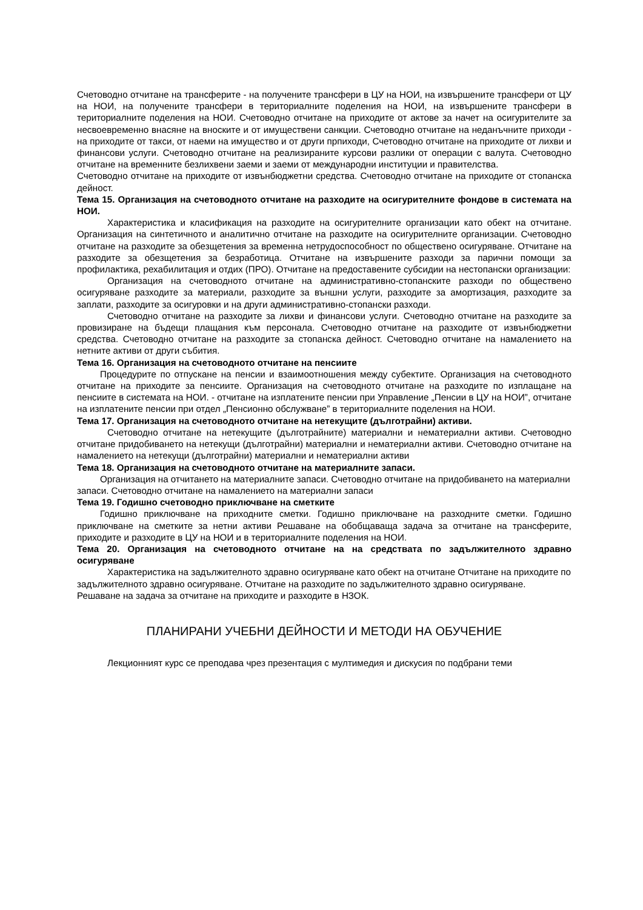Счетоводно отчитане на трансферите - на получените трансфери в ЦУ на НОИ, на извършените трансфери от ЦУ на НОИ, на получените трансфери в териториалните поделения на НОИ, на извършените трансфери в териториалните поделения на НОИ. Счетоводно отчитане на приходите от актове за начет на осигурителите за несвоевременно внасяне на вноските и от имуществени санкции. Счетоводно отчитане на неданъчните приходи - на приходите от такси, от наеми на имущество и от други прпиходи, Счетоводно отчитане на приходите от лихви и финансови услуги. Счетоводно отчитане на реализираните курсови разлики от операции с валута. Счетоводно отчитане на временните безлихвени заеми и заеми от международни институции и правителства.
Счетоводно отчитане на приходите от извънбюджетни средства. Счетоводно отчитане на приходите от стопанска дейност.
Тема 15. Организация на счетоводното отчитане на разходите на осигурителните фондове в системата на НОИ.
Характеристика и класификация на разходите на осигурителните организации като обект на отчитане. Организация на синтетичното и аналитично отчитане на разходите на осигурителните организации. Счетоводно отчитане на разходите за обезщетения за временна нетрудоспособност по обществено осигуряване. Отчитане на разходите за обезщетения за безработица. Отчитане на извършените разходи за парични помощи за профилактика, рехабилитация и отдих (ПРО). Отчитане на предоставените субсидии на нестопански организации:
Организация на счетоводното отчитане на административно-стопанските разходи по обществено осигуряване разходите за материали, разходите за външни услуги, разходите за амортизация, разходите за заплати, разходите за осигуровки и на други административно-стопански разходи.
Счетоводно отчитане на разходите за лихви и финансови услуги. Счетоводно отчитане на разходите за провизиране на бъдещи плащания към персонала. Счетоводно отчитане на разходите от извънбюджетни средства. Счетоводно отчитане на разходите за стопанска дейност. Счетоводно отчитане на намалението на нетните активи от други събития.
Тема 16. Организация на счетоводното отчитане на пенсиите
Процедурите по отпускане на пенсии и взаимоотношения между субектите. Организация на счетоводното отчитане на приходите за пенсиите. Организация на счетоводното отчитане на разходите по изплащане на пенсиите в системата на НОИ. - отчитане на изплатените пенсии при Управление „Пенсии в ЦУ на НОИ”, отчитане на изплатените пенсии при отдел „Пенсионно обслужване” в териториалните поделения на НОИ.
Тема 17. Организация на счетоводното отчитане на нетекущите (дълготрайни) активи.
Счетоводно отчитане на нетекущите (дълготрайните) материални и нематериални активи. Счетоводно отчитане придобиването на нетекущи (дълготрайни) материални и нематериални активи. Счетоводно отчитане на намалението на нетекущи (дълготрайни) материални и нематериални активи
Тема 18. Организация на счетоводното отчитане на материалните запаси.
Организация на отчитането на материалните запаси. Счетоводно отчитане на придобиването на материални запаси. Счетоводно отчитане на намалението на материални запаси
Тема 19. Годишно счетоводно приключване на сметките
Годишно приключване на приходните сметки. Годишно приключване на разходните сметки. Годишно приключване на сметките за нетни активи Решаване на обобщаваща задача за отчитане на трансферите, приходите и разходите в ЦУ на НОИ и в териториалните поделения на НОИ.
Тема 20. Организация на счетоводното отчитане на на средствата по задължителното здравно осигуряване
Характеристика на задължителното здравно осигуряване като обект на отчитане Отчитане на приходите по задължителното здравно осигуряване. Отчитане на разходите по задължителното здравно осигуряване. Решаване на задача за отчитане на приходите и разходите в НЗОК.
ПЛАНИРАНИ УЧЕБНИ ДЕЙНОСТИ И МЕТОДИ НА ОБУЧЕНИЕ
Лекционният курс се преподава чрез презентация с мултимедия и дискусия по подбрани теми